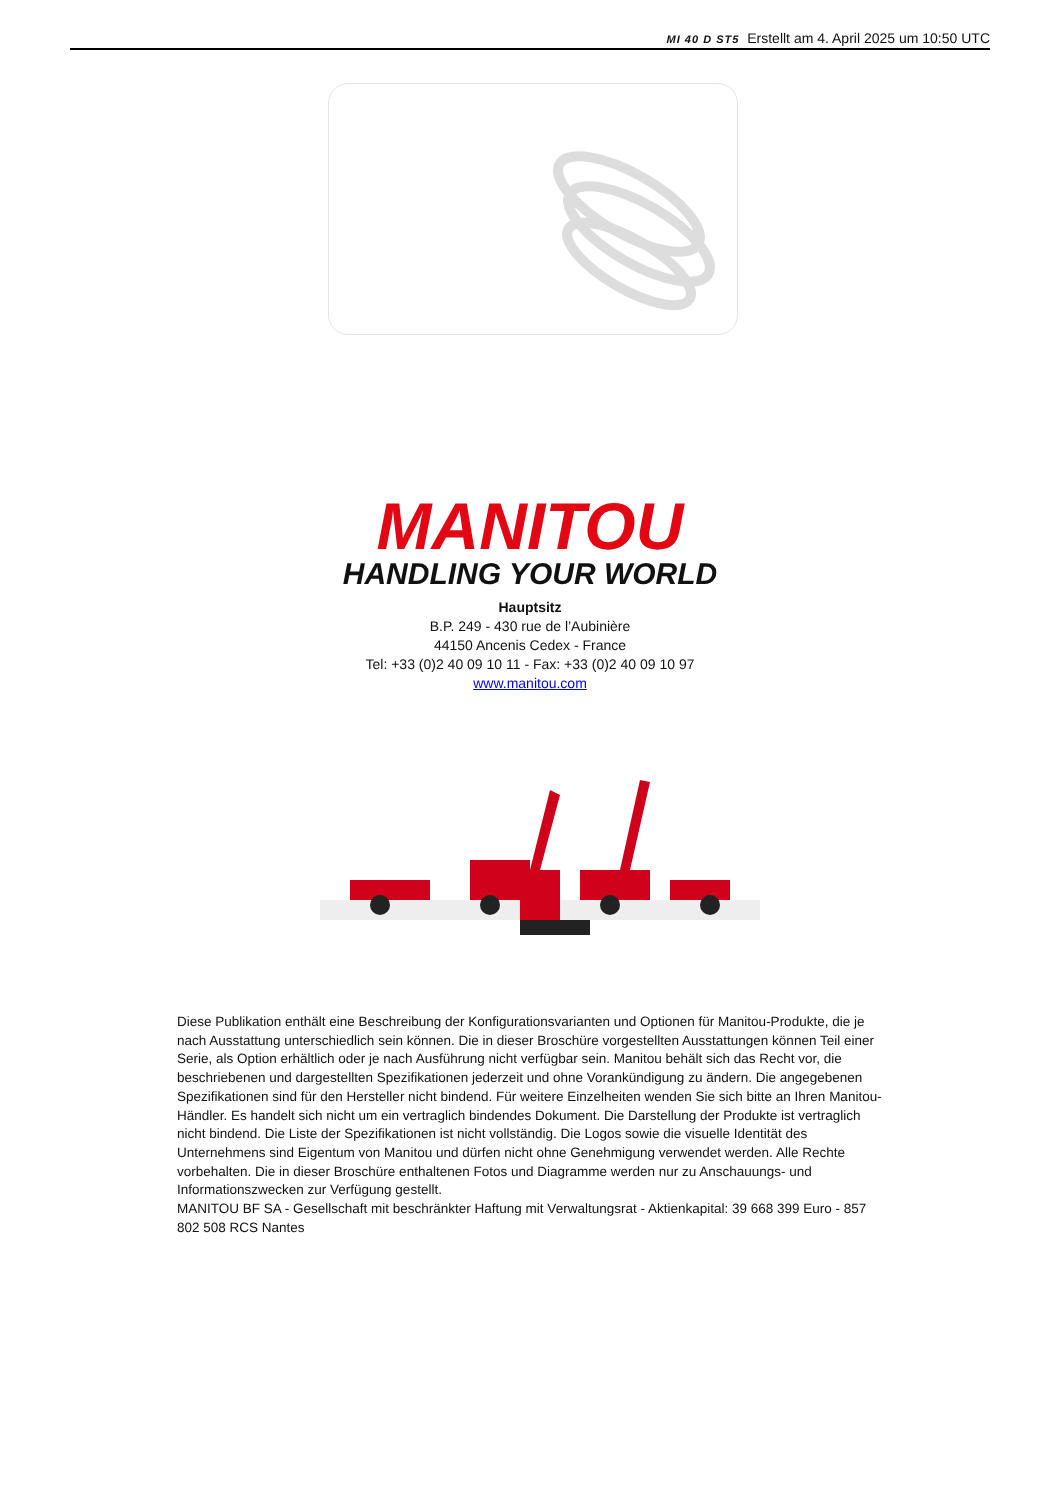MI 40 D ST5 Erstellt am 4. April 2025 um 10:50 UTC
MANITOU
HANDLING YOUR WORLD
Hauptsitz
B.P. 249 - 430 rue de l’Aubinière
44150 Ancenis Cedex - France
Tel: +33 (0)2 40 09 10 11 - Fax: +33 (0)2 40 09 10 97
www.manitou.com
Diese Publikation enthält eine Beschreibung der Konfigurationsvarianten und Optionen für Manitou-Produkte, die je nach Ausstattung unterschiedlich sein können. Die in dieser Broschüre vorgestellten Ausstattungen können Teil einer Serie, als Option erhältlich oder je nach Ausführung nicht verfügbar sein. Manitou behält sich das Recht vor, die beschriebenen und dargestellten Spezifikationen jederzeit und ohne Vorankündigung zu ändern. Die angegebenen Spezifikationen sind für den Hersteller nicht bindend. Für weitere Einzelheiten wenden Sie sich bitte an Ihren Manitou-Händler. Es handelt sich nicht um ein vertraglich bindendes Dokument. Die Darstellung der Produkte ist vertraglich nicht bindend. Die Liste der Spezifikationen ist nicht vollständig. Die Logos sowie die visuelle Identität des Unternehmens sind Eigentum von Manitou und dürfen nicht ohne Genehmigung verwendet werden. Alle Rechte vorbehalten. Die in dieser Broschüre enthaltenen Fotos und Diagramme werden nur zu Anschauungs- und Informationszwecken zur Verfügung gestellt.
MANITOU BF SA - Gesellschaft mit beschränkter Haftung mit Verwaltungsrat - Aktienkapital: 39 668 399 Euro - 857 802 508 RCS Nantes